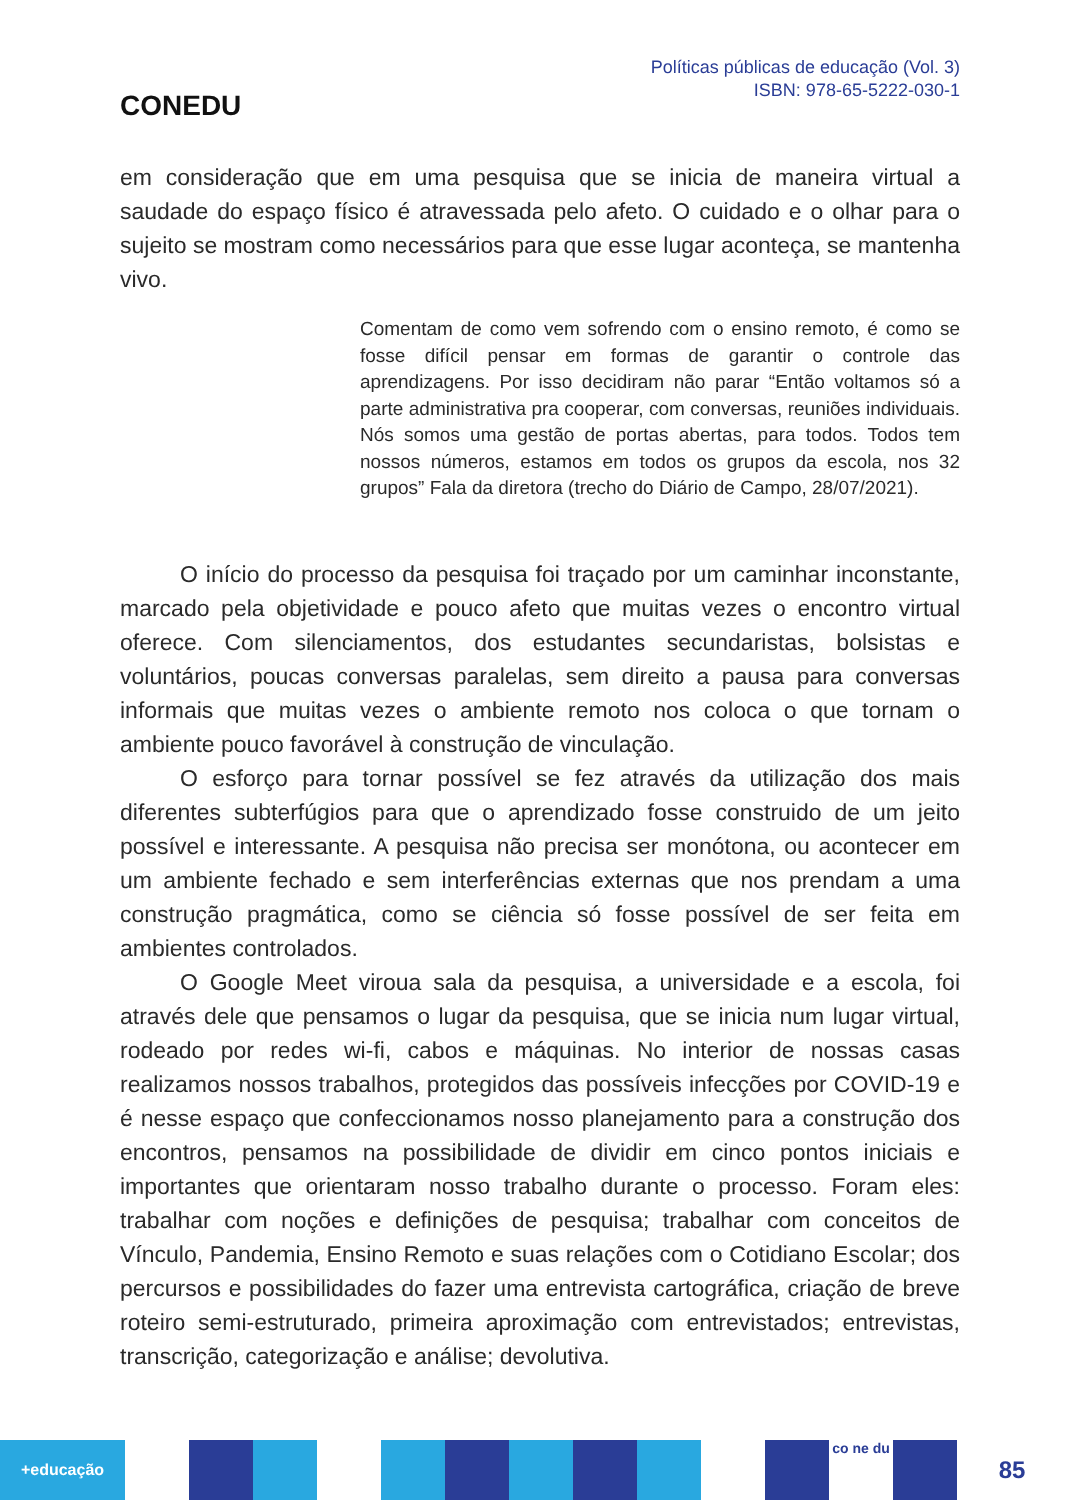CONEDU
Políticas públicas de educação (Vol. 3)
ISBN: 978-65-5222-030-1
em consideração que em uma pesquisa que se inicia de maneira virtual a saudade do espaço físico é atravessada pelo afeto. O cuidado e o olhar para o sujeito se mostram como necessários para que esse lugar aconteça, se mantenha vivo.
Comentam de como vem sofrendo com o ensino remoto, é como se fosse difícil pensar em formas de garantir o controle das aprendizagens. Por isso decidiram não parar “Então voltamos só a parte administrativa pra cooperar, com conversas, reuniões individuais. Nós somos uma gestão de portas abertas, para todos. Todos tem nossos números, estamos em todos os grupos da escola, nos 32 grupos” Fala da diretora (trecho do Diário de Campo, 28/07/2021).
O início do processo da pesquisa foi traçado por um caminhar inconstante, marcado pela objetividade e pouco afeto que muitas vezes o encontro virtual oferece. Com silenciamentos, dos estudantes secundaristas, bolsistas e voluntários, poucas conversas paralelas, sem direito a pausa para conversas informais que muitas vezes o ambiente remoto nos coloca o que tornam o ambiente pouco favorável à construção de vinculação.
O esforço para tornar possível se fez através da utilização dos mais diferentes subterfúgios para que o aprendizado fosse construido de um jeito possível e interessante. A pesquisa não precisa ser monótona, ou acontecer em um ambiente fechado e sem interferências externas que nos prendam a uma construção pragmática, como se ciência só fosse possível de ser feita em ambientes controlados.
O Google Meet viroua sala da pesquisa, a universidade e a escola, foi através dele que pensamos o lugar da pesquisa, que se inicia num lugar virtual, rodeado por redes wi-fi, cabos e máquinas. No interior de nossas casas realizamos nossos trabalhos, protegidos das possíveis infecções por COVID-19 e é nesse espaço que confeccionamos nosso planejamento para a construção dos encontros, pensamos na possibilidade de dividir em cinco pontos iniciais e importantes que orientaram nosso trabalho durante o processo. Foram eles: trabalhar com noções e definições de pesquisa; trabalhar com conceitos de Vínculo, Pandemia, Ensino Remoto e suas relações com o Cotidiano Escolar; dos percursos e possibilidades do fazer uma entrevista cartográfica, criação de breve roteiro semi-estruturado, primeira aproximação com entrevistados; entrevistas, transcrição, categorização e análise; devolutiva.
+educação
co ne du
85